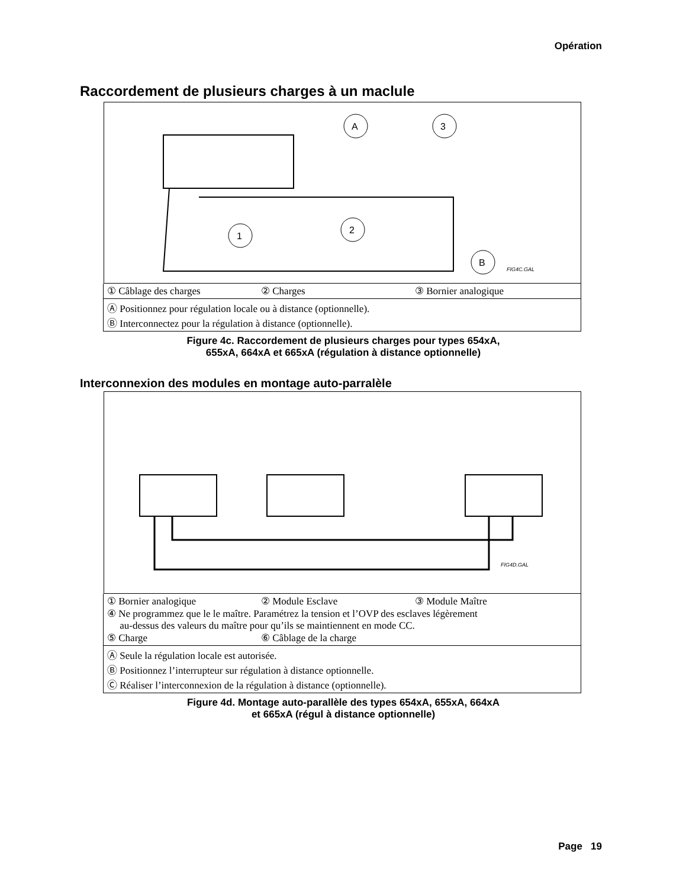Opération
Raccordement de plusieurs charges à un maclule
A
3
1
2
B
FIG4C.GAL
① Câblage des charges ② Charges ③ Bornier analogique
Ⓐ Positionnez pour régulation locale ou à distance (optionnelle).
Ⓑ Interconnectez pour la régulation à distance (optionnelle).
Figure 4c. Raccordement de plusieurs charges pour types 654xA,
655xA, 664xA et 665xA (régulation à distance optionnelle)
Interconnexion des modules en montage auto-parralèle
FIG4D.GAL
① Bornier analogique ② Module Esclave ③ Module Maître
④ Ne programmez que le le maître. Paramétrez la tension et l’OVP des esclaves légèrement
au-dessus des valeurs du maître pour qu’ils se maintiennent en mode CC.
⑤ Charge ⑥ Câblage de la charge
Ⓐ Seule la régulation locale est autorisée.
Ⓑ Positionnez l’interrupteur sur régulation à distance optionnelle.
Ⓒ Réaliser l’interconnexion de la régulation à distance (optionnelle).
Figure 4d. Montage auto-parallèle des types 654xA, 655xA, 664xA
et 665xA (régul à distance optionnelle)
Page 19